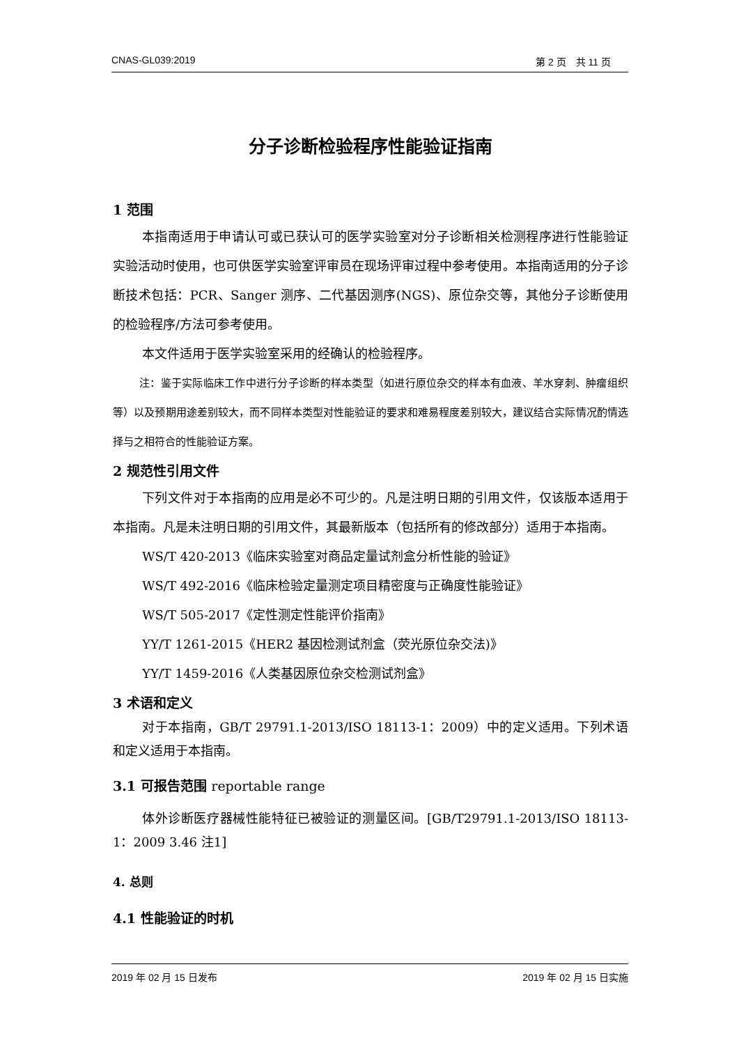CNAS-GL039:2019 第 2 页　共 11 页
分子诊断检验程序性能验证指南
1 范围
本指南适用于申请认可或已获认可的医学实验室对分子诊断相关检测程序进行性能验证实验活动时使用，也可供医学实验室评审员在现场评审过程中参考使用。本指南适用的分子诊断技术包括：PCR、Sanger 测序、二代基因测序(NGS)、原位杂交等，其他分子诊断使用的检验程序/方法可参考使用。
本文件适用于医学实验室采用的经确认的检验程序。
注：鉴于实际临床工作中进行分子诊断的样本类型（如进行原位杂交的样本有血液、羊水穿刺、肿瘤组织等）以及预期用途差别较大，而不同样本类型对性能验证的要求和难易程度差别较大，建议结合实际情况酌情选择与之相符合的性能验证方案。
2 规范性引用文件
下列文件对于本指南的应用是必不可少的。凡是注明日期的引用文件，仅该版本适用于本指南。凡是未注明日期的引用文件，其最新版本（包括所有的修改部分）适用于本指南。
WS/T 420-2013《临床实验室对商品定量试剂盒分析性能的验证》
WS/T 492-2016《临床检验定量测定项目精密度与正确度性能验证》
WS/T 505-2017《定性测定性能评价指南》
YY/T 1261-2015《HER2 基因检测试剂盒（荧光原位杂交法)》
YY/T 1459-2016《人类基因原位杂交检测试剂盒》
3 术语和定义
对于本指南，GB/T 29791.1-2013/ISO 18113-1：2009）中的定义适用。下列术语和定义适用于本指南。
3.1 可报告范围 reportable range
体外诊断医疗器械性能特征已被验证的测量区间。[GB/T29791.1-2013/ISO 18113-1：2009 3.46 注1]
4. 总则
4.1 性能验证的时机
2019 年 02 月 15 日发布 2019 年 02 月 15 日实施